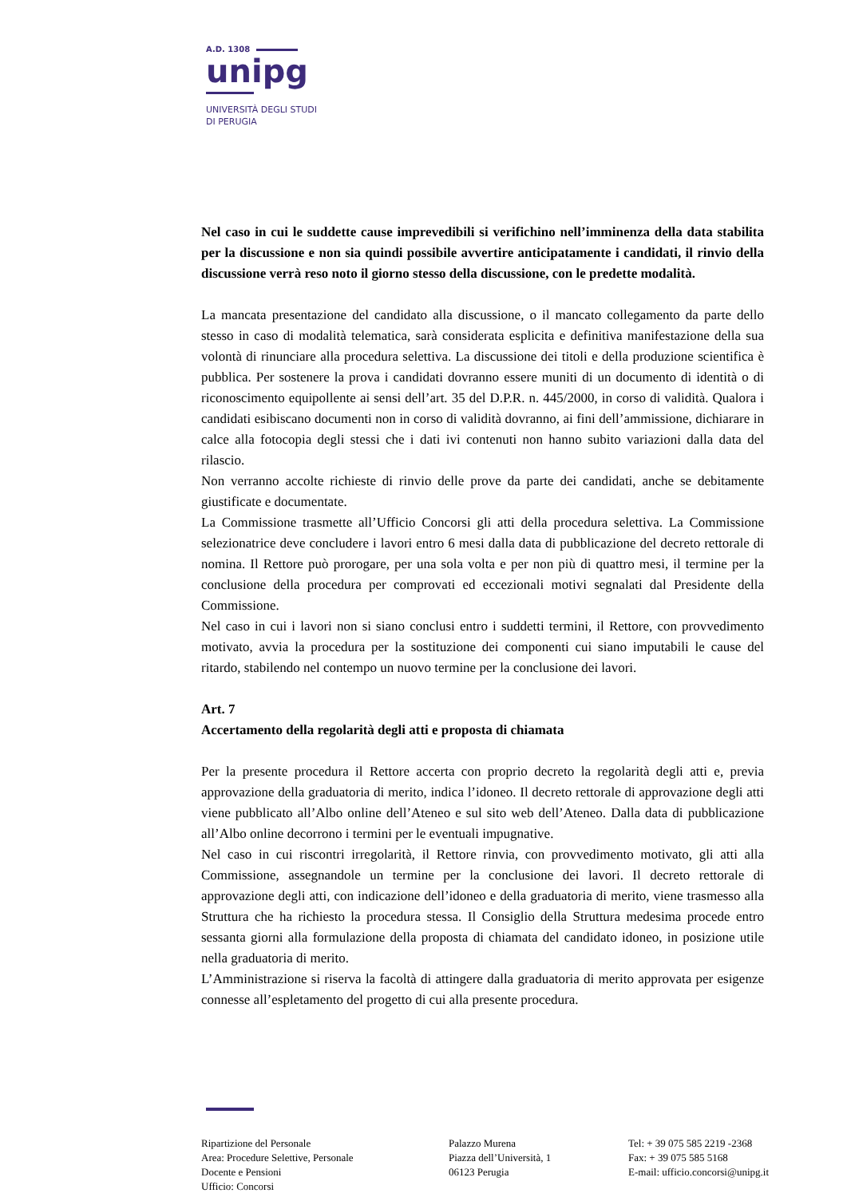A.D. 1308
unipg
UNIVERSITÀ DEGLI STUDI
DI PERUGIA
Nel caso in cui le suddette cause imprevedibili si verifichino nell’imminenza della data stabilita per la discussione e non sia quindi possibile avvertire anticipatamente i candidati, il rinvio della discussione verrà reso noto il giorno stesso della discussione, con le predette modalità.
La mancata presentazione del candidato alla discussione, o il mancato collegamento da parte dello stesso in caso di modalità telematica, sarà considerata esplicita e definitiva manifestazione della sua volontà di rinunciare alla procedura selettiva. La discussione dei titoli e della produzione scientifica è pubblica. Per sostenere la prova i candidati dovranno essere muniti di un documento di identità o di riconoscimento equipollente ai sensi dell’art. 35 del D.P.R. n. 445/2000, in corso di validità. Qualora i candidati esibiscano documenti non in corso di validità dovranno, ai fini dell’ammissione, dichiarare in calce alla fotocopia degli stessi che i dati ivi contenuti non hanno subito variazioni dalla data del rilascio.
Non verranno accolte richieste di rinvio delle prove da parte dei candidati, anche se debitamente giustificate e documentate.
La Commissione trasmette all’Ufficio Concorsi gli atti della procedura selettiva. La Commissione selezionatrice deve concludere i lavori entro 6 mesi dalla data di pubblicazione del decreto rettorale di nomina. Il Rettore può prorogare, per una sola volta e per non più di quattro mesi, il termine per la conclusione della procedura per comprovati ed eccezionali motivi segnalati dal Presidente della Commissione.
Nel caso in cui i lavori non si siano conclusi entro i suddetti termini, il Rettore, con provvedimento motivato, avvia la procedura per la sostituzione dei componenti cui siano imputabili le cause del ritardo, stabilendo nel contempo un nuovo termine per la conclusione dei lavori.
Art. 7
Accertamento della regolarità degli atti e proposta di chiamata
Per la presente procedura il Rettore accerta con proprio decreto la regolarità degli atti e, previa approvazione della graduatoria di merito, indica l’idoneo. Il decreto rettorale di approvazione degli atti viene pubblicato all’Albo online dell’Ateneo e sul sito web dell’Ateneo. Dalla data di pubblicazione all’Albo online decorrono i termini per le eventuali impugnative.
Nel caso in cui riscontri irregolarità, il Rettore rinvia, con provvedimento motivato, gli atti alla Commissione, assegnandole un termine per la conclusione dei lavori. Il decreto rettorale di approvazione degli atti, con indicazione dell’idoneo e della graduatoria di merito, viene trasmesso alla Struttura che ha richiesto la procedura stessa. Il Consiglio della Struttura medesima procede entro sessanta giorni alla formulazione della proposta di chiamata del candidato idoneo, in posizione utile nella graduatoria di merito.
L’Amministrazione si riserva la facoltà di attingere dalla graduatoria di merito approvata per esigenze connesse all’espletamento del progetto di cui alla presente procedura.
Ripartizione del Personale
Area: Procedure Selettive, Personale
Docente e Pensioni
Ufficio: Concorsi
Palazzo Murena
Piazza dell’Università, 1
06123 Perugia
Tel: + 39 075 585 2219 -2368
Fax: + 39 075 585 5168
E-mail: ufficio.concorsi@unipg.it